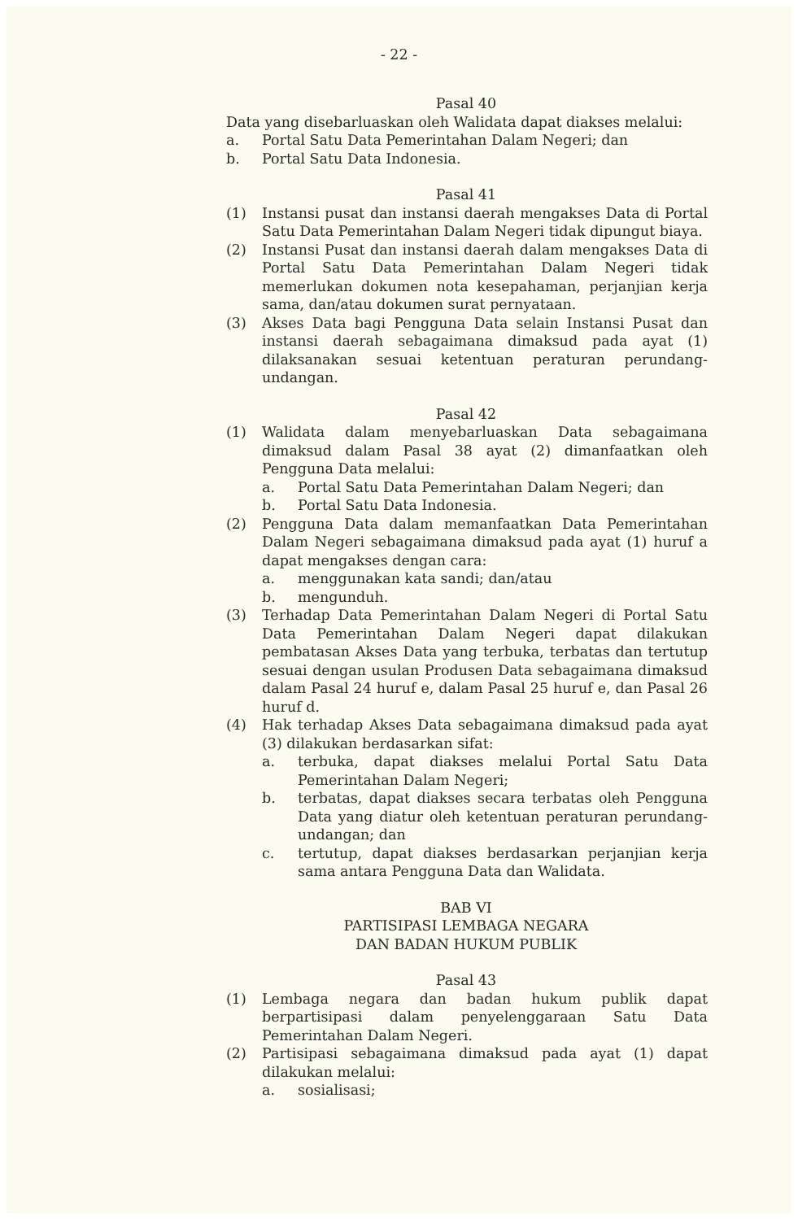- 22 -
Pasal 40
Data yang disebarluaskan oleh Walidata dapat diakses melalui:
a. Portal Satu Data Pemerintahan Dalam Negeri; dan
b. Portal Satu Data Indonesia.
Pasal 41
(1) Instansi pusat dan instansi daerah mengakses Data di Portal Satu Data Pemerintahan Dalam Negeri tidak dipungut biaya.
(2) Instansi Pusat dan instansi daerah dalam mengakses Data di Portal Satu Data Pemerintahan Dalam Negeri tidak memerlukan dokumen nota kesepahaman, perjanjian kerja sama, dan/atau dokumen surat pernyataan.
(3) Akses Data bagi Pengguna Data selain Instansi Pusat dan instansi daerah sebagaimana dimaksud pada ayat (1) dilaksanakan sesuai ketentuan peraturan perundang-undangan.
Pasal 42
(1) Walidata dalam menyebarluaskan Data sebagaimana dimaksud dalam Pasal 38 ayat (2) dimanfaatkan oleh Pengguna Data melalui:
a. Portal Satu Data Pemerintahan Dalam Negeri; dan
b. Portal Satu Data Indonesia.
(2) Pengguna Data dalam memanfaatkan Data Pemerintahan Dalam Negeri sebagaimana dimaksud pada ayat (1) huruf a dapat mengakses dengan cara:
a. menggunakan kata sandi; dan/atau
b. mengunduh.
(3) Terhadap Data Pemerintahan Dalam Negeri di Portal Satu Data Pemerintahan Dalam Negeri dapat dilakukan pembatasan Akses Data yang terbuka, terbatas dan tertutup sesuai dengan usulan Produsen Data sebagaimana dimaksud dalam Pasal 24 huruf e, dalam Pasal 25 huruf e, dan Pasal 26 huruf d.
(4) Hak terhadap Akses Data sebagaimana dimaksud pada ayat (3) dilakukan berdasarkan sifat:
a. terbuka, dapat diakses melalui Portal Satu Data Pemerintahan Dalam Negeri;
b. terbatas, dapat diakses secara terbatas oleh Pengguna Data yang diatur oleh ketentuan peraturan perundang-undangan; dan
c. tertutup, dapat diakses berdasarkan perjanjian kerja sama antara Pengguna Data dan Walidata.
BAB VI
PARTISIPASI LEMBAGA NEGARA
DAN BADAN HUKUM PUBLIK
Pasal 43
(1) Lembaga negara dan badan hukum publik dapat berpartisipasi dalam penyelenggaraan Satu Data Pemerintahan Dalam Negeri.
(2) Partisipasi sebagaimana dimaksud pada ayat (1) dapat dilakukan melalui:
a. sosialisasi;